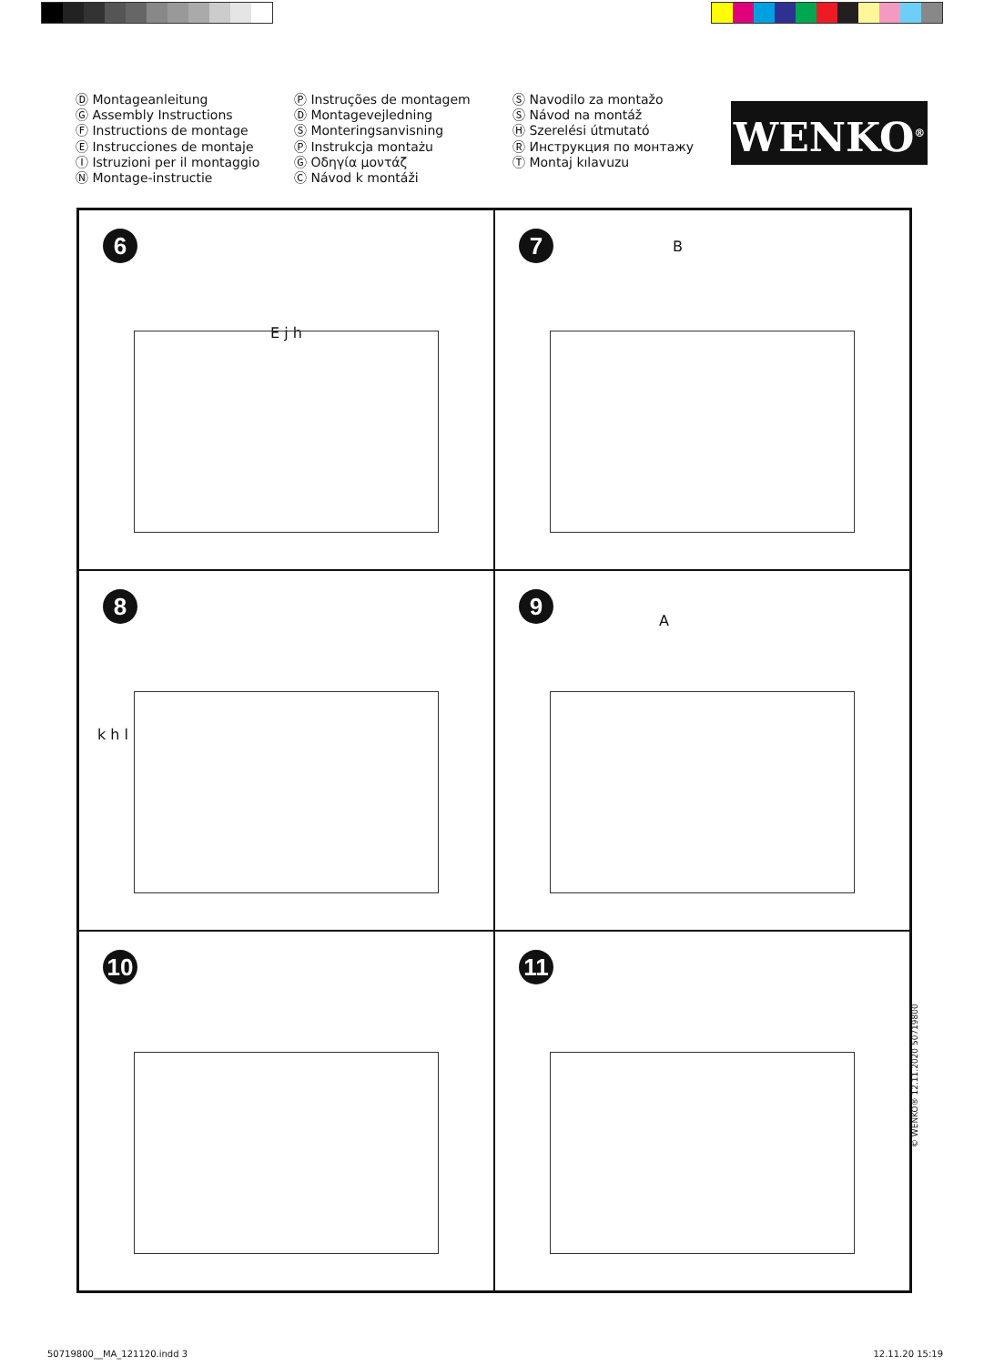Ⓓ Montageanleitung
Ⓖ Assembly Instructions
Ⓕ Instructions de montage
Ⓔ Instrucciones de montaje
Ⓘ Istruzioni per il montaggio
Ⓝ Montage-instructie
Ⓟ Instruções de montagem
Ⓓ Montagevejledning
Ⓢ Monteringsanvisning
Ⓟ Instrukcja montażu
Ⓖ Οδηγία μοντάζ
Ⓒ Návod k montáži
Ⓢ Navodilo za montažo
Ⓢ Návod na montáž
Ⓗ Szerelési útmutató
Ⓡ Инструкция по монтажу
Ⓣ Montaj kılavuzu
WENKO<sup>®</sup>
6
E j h
7 B
8
k h l
9
A
10
11
© WENKO® 12.11.2020 50719800
50719800__MA_121120.indd 3 12.11.20 15:19